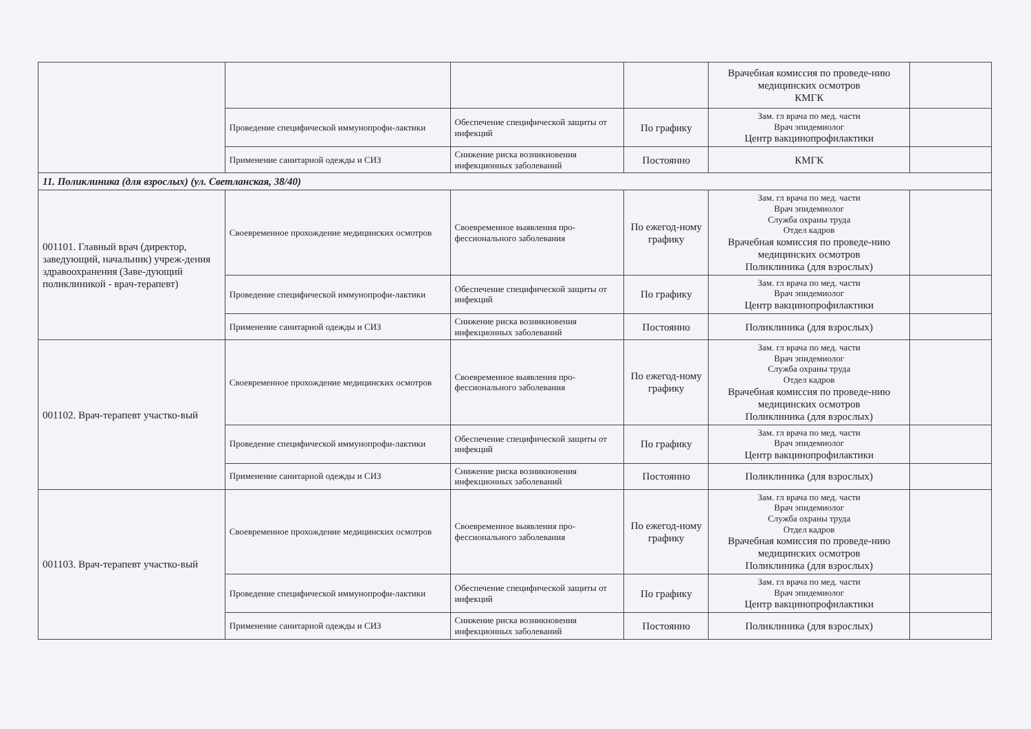| | | | | Врачебная комиссия по проведе-нию медицинских осмотров КМГК | |
| | Проведение специфической иммунопрофи-лактики | Обеспечение специфической защиты от инфекций | По графику | Зам. гл врача по мед. части Врач эпидемиолог Центр вакцинопрофилактики | |
| | Применение санитарной одежды и СИЗ | Снижение риска возникновения инфекционных заболеваний | Постоянно | КМГК | |
| 11. Поликлиника (для взрослых) (ул. Светланская, 38/40) | | | | | |
| 001101. Главный врач (директор, заведующий, начальник) учреж-дения здравоохранения (Заве-дующий поликлиникой - врач-терапевт) | Своевременное прохождение медицинских осмотров | Своевременное выявления про-фессионального заболевания | По ежегод-ному графику | Зам. гл врача по мед. части Врач эпидемиолог Служба охраны труда Отдел кадров Врачебная комиссия по проведе-нию медицинских осмотров Поликлиника (для взрослых) | |
| | Проведение специфической иммунопрофи-лактики | Обеспечение специфической защиты от инфекций | По графику | Зам. гл врача по мед. части Врач эпидемиолог Центр вакцинопрофилактики | |
| | Применение санитарной одежды и СИЗ | Снижение риска возникновения инфекционных заболеваний | Постоянно | Поликлиника (для взрослых) | |
| 001102. Врач-терапевт участко-вый | Своевременное прохождение медицинских осмотров | Своевременное выявления про-фессионального заболевания | По ежегод-ному графику | Зам. гл врача по мед. части Врач эпидемиолог Служба охраны труда Отдел кадров Врачебная комиссия по проведе-нию медицинских осмотров Поликлиника (для взрослых) | |
| | Проведение специфической иммунопрофи-лактики | Обеспечение специфической защиты от инфекций | По графику | Зам. гл врача по мед. части Врач эпидемиолог Центр вакцинопрофилактики | |
| | Применение санитарной одежды и СИЗ | Снижение риска возникновения инфекционных заболеваний | Постоянно | Поликлиника (для взрослых) | |
| 001103. Врач-терапевт участко-вый | Своевременное прохождение медицинских осмотров | Своевременное выявления про-фессионального заболевания | По ежегод-ному графику | Зам. гл врача по мед. части Врач эпидемиолог Служба охраны труда Отдел кадров Врачебная комиссия по проведе-нию медицинских осмотров Поликлиника (для взрослых) | |
| | Проведение специфической иммунопрофи-лактики | Обеспечение специфической защиты от инфекций | По графику | Зам. гл врача по мед. части Врач эпидемиолог Центр вакцинопрофилактики | |
| | Применение санитарной одежды и СИЗ | Снижение риска возникновения инфекционных заболеваний | Постоянно | Поликлиника (для взрослых) | |